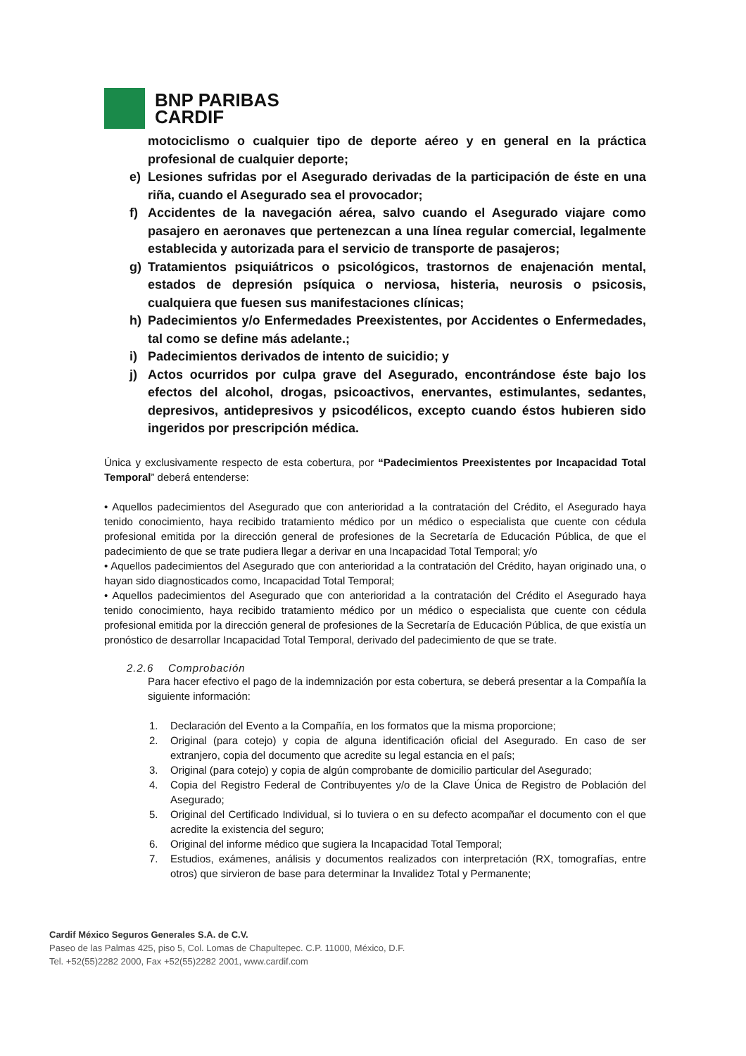BNP PARIBAS
CARDIF
motociclismo o cualquier tipo de deporte aéreo y en general en la práctica profesional de cualquier deporte;
e) Lesiones sufridas por el Asegurado derivadas de la participación de éste en una riña, cuando el Asegurado sea el provocador;
f) Accidentes de la navegación aérea, salvo cuando el Asegurado viajare como pasajero en aeronaves que pertenezcan a una línea regular comercial, legalmente establecida y autorizada para el servicio de transporte de pasajeros;
g) Tratamientos psiquiátricos o psicológicos, trastornos de enajenación mental, estados de depresión psíquica o nerviosa, histeria, neurosis o psicosis, cualquiera que fuesen sus manifestaciones clínicas;
h) Padecimientos y/o Enfermedades Preexistentes, por Accidentes o Enfermedades, tal como se define más adelante.;
i) Padecimientos derivados de intento de suicidio; y
j) Actos ocurridos por culpa grave del Asegurado, encontrándose éste bajo los efectos del alcohol, drogas, psicoactivos, enervantes, estimulantes, sedantes, depresivos, antidepresivos y psicodélicos, excepto cuando éstos hubieren sido ingeridos por prescripción médica.
Única y exclusivamente respecto de esta cobertura, por “Padecimientos Preexistentes por Incapacidad Total Temporal” deberá entenderse:
• Aquellos padecimientos del Asegurado que con anterioridad a la contratación del Crédito, el Asegurado haya tenido conocimiento, haya recibido tratamiento médico por un médico o especialista que cuente con cédula profesional emitida por la dirección general de profesiones de la Secretaría de Educación Pública, de que el padecimiento de que se trate pudiera llegar a derivar en una Incapacidad Total Temporal; y/o
• Aquellos padecimientos del Asegurado que con anterioridad a la contratación del Crédito, hayan originado una, o hayan sido diagnosticados como, Incapacidad Total Temporal;
• Aquellos padecimientos del Asegurado que con anterioridad a la contratación del Crédito el Asegurado haya tenido conocimiento, haya recibido tratamiento médico por un médico o especialista que cuente con cédula profesional emitida por la dirección general de profesiones de la Secretaría de Educación Pública, de que existía un pronóstico de desarrollar Incapacidad Total Temporal, derivado del padecimiento de que se trate.
2.2.6 Comprobación
Para hacer efectivo el pago de la indemnización por esta cobertura, se deberá presentar a la Compañía la siguiente información:
1. Declaración del Evento a la Compañía, en los formatos que la misma proporcione;
2. Original (para cotejo) y copia de alguna identificación oficial del Asegurado. En caso de ser extranjero, copia del documento que acredite su legal estancia en el país;
3. Original (para cotejo) y copia de algún comprobante de domicilio particular del Asegurado;
4. Copia del Registro Federal de Contribuyentes y/o de la Clave Única de Registro de Población del Asegurado;
5. Original del Certificado Individual, si lo tuviera o en su defecto acompañar el documento con el que acredite la existencia del seguro;
6. Original del informe médico que sugiera la Incapacidad Total Temporal;
7. Estudios, exámenes, análisis y documentos realizados con interpretación (RX, tomografías, entre otros) que sirvieron de base para determinar la Invalidez Total y Permanente;
Cardif México Seguros Generales S.A. de C.V.
Paseo de las Palmas 425, piso 5, Col. Lomas de Chapultepec. C.P. 11000, México, D.F.
Tel. +52(55)2282 2000, Fax +52(55)2282 2001, www.cardif.com